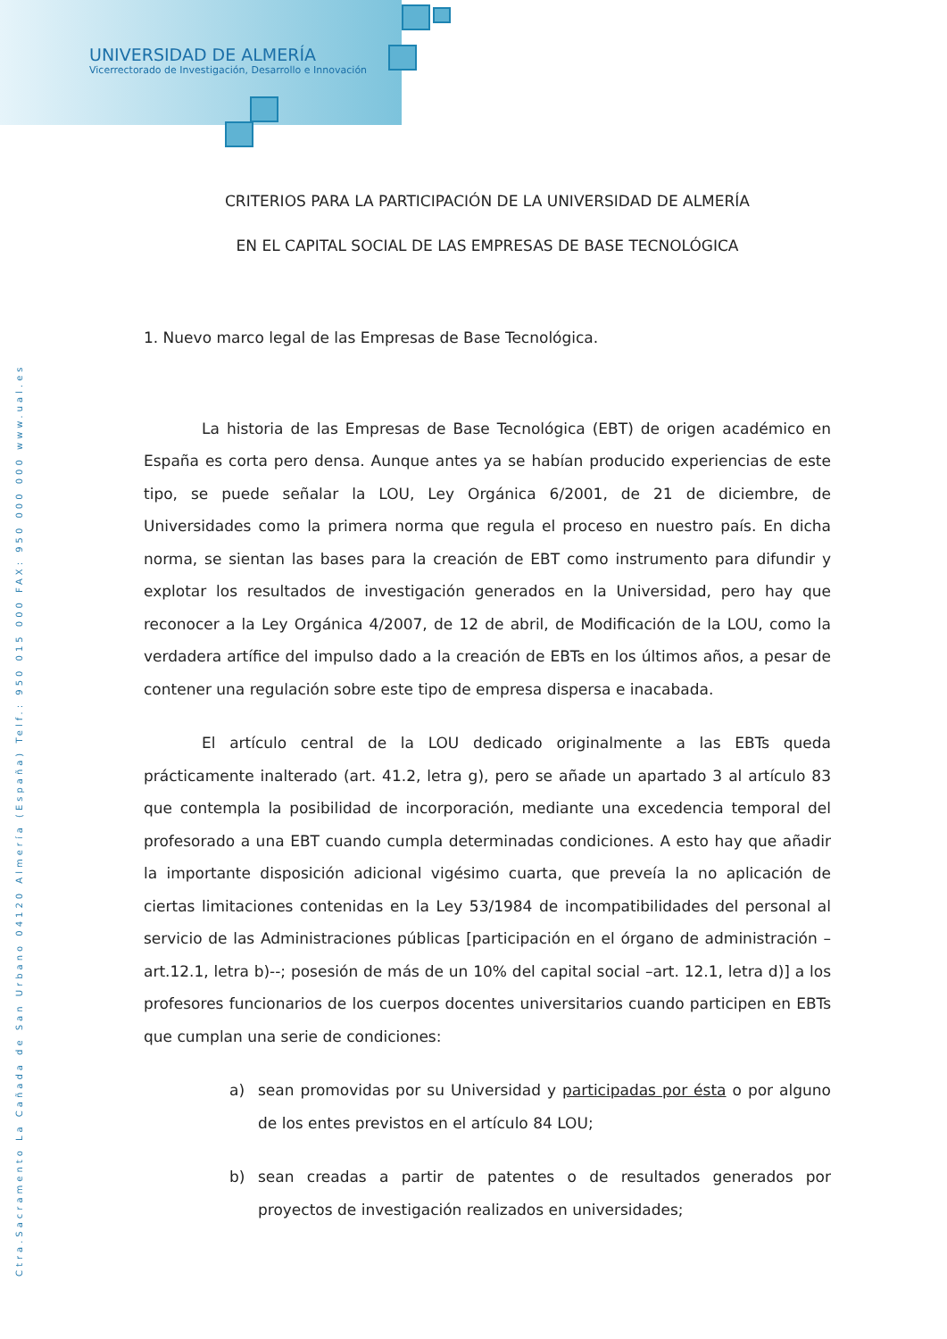UNIVERSIDAD DE ALMERÍA
Vicerrectorado de Investigación, Desarrollo e Innovación
Ctra.Sacramento La Cañada de San Urbano 04120 Almería (España) Telf.: 950 015 000 FAX: 950 000 000 www.ual.es
CRITERIOS PARA LA PARTICIPACIÓN DE LA UNIVERSIDAD DE ALMERÍA
EN EL CAPITAL SOCIAL DE LAS EMPRESAS DE BASE TECNOLÓGICA
1. Nuevo marco legal de las Empresas de Base Tecnológica.
La historia de las Empresas de Base Tecnológica (EBT) de origen académico en España es corta pero densa. Aunque antes ya se habían producido experiencias de este tipo, se puede señalar la LOU, Ley Orgánica 6/2001, de 21 de diciembre, de Universidades como la primera norma que regula el proceso en nuestro país. En dicha norma, se sientan las bases para la creación de EBT como instrumento para difundir y explotar los resultados de investigación generados en la Universidad, pero hay que reconocer a la Ley Orgánica 4/2007, de 12 de abril, de Modificación de la LOU, como la verdadera artífice del impulso dado a la creación de EBTs en los últimos años, a pesar de contener una regulación sobre este tipo de empresa dispersa e inacabada.
El artículo central de la LOU dedicado originalmente a las EBTs queda prácticamente inalterado (art. 41.2, letra g), pero se añade un apartado 3 al artículo 83 que contempla la posibilidad de incorporación, mediante una excedencia temporal del profesorado a una EBT cuando cumpla determinadas condiciones. A esto hay que añadir la importante disposición adicional vigésimo cuarta, que preveía la no aplicación de ciertas limitaciones contenidas en la Ley 53/1984 de incompatibilidades del personal al servicio de las Administraciones públicas [participación en el órgano de administración –art.12.1, letra b)--; posesión de más de un 10% del capital social –art. 12.1, letra d)] a los profesores funcionarios de los cuerpos docentes universitarios cuando participen en EBTs que cumplan una serie de condiciones:
a) sean promovidas por su Universidad y participadas por ésta o por alguno de los entes previstos en el artículo 84 LOU;
b) sean creadas a partir de patentes o de resultados generados por proyectos de investigación realizados en universidades;